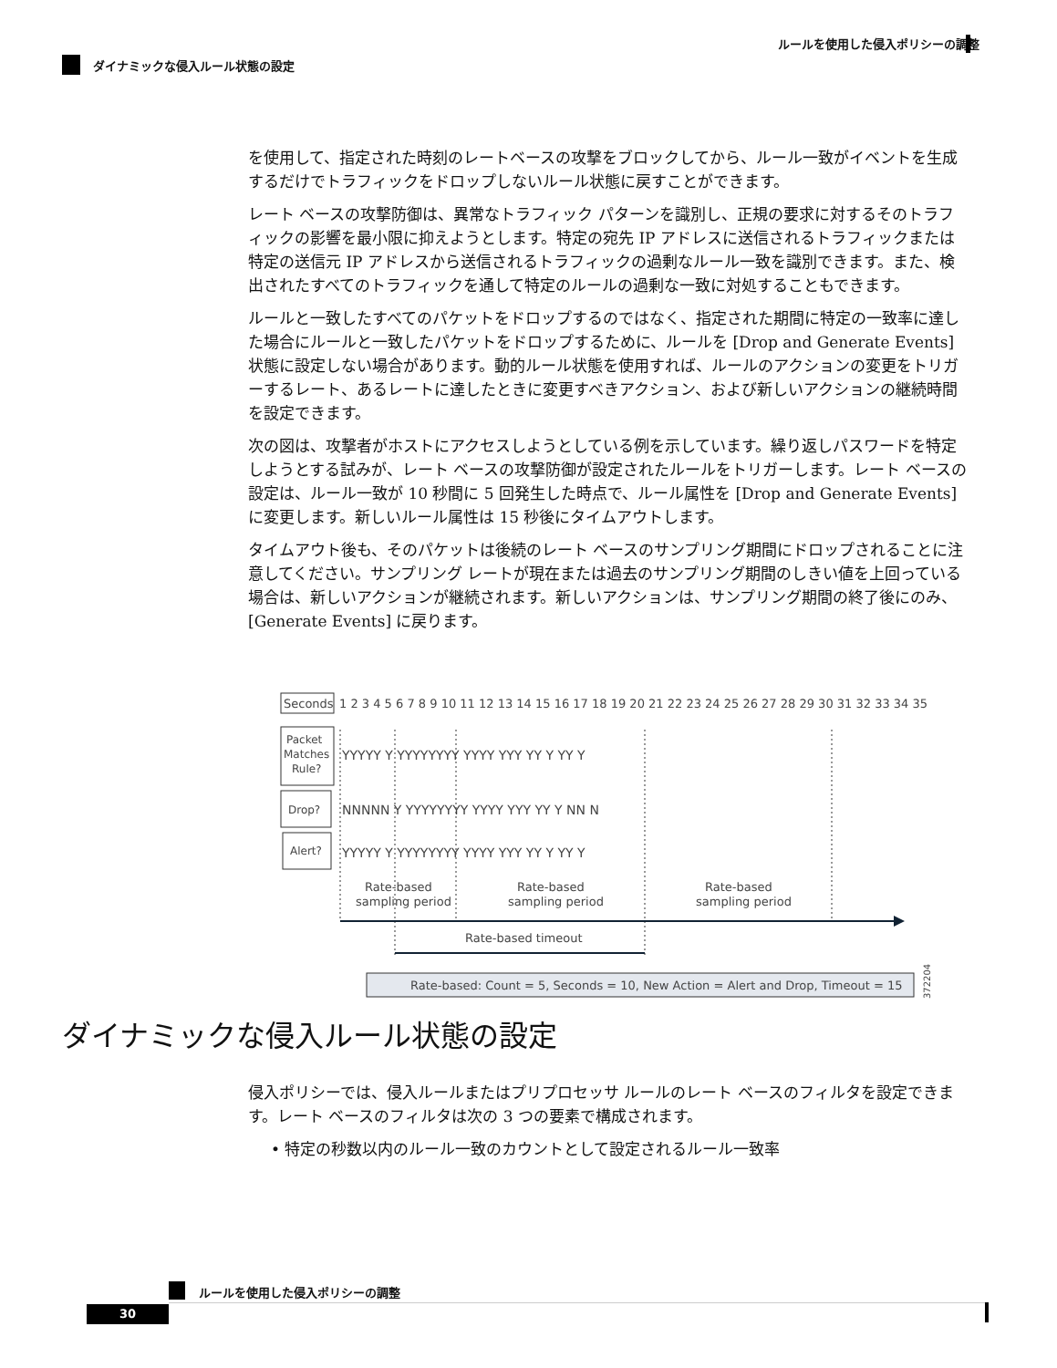ルールを使用した侵入ポリシーの調整
ダイナミックな侵入ルール状態の設定
を使用して、指定された時刻のレートベースの攻撃をブロックしてから、ルール一致がイベントを生成するだけでトラフィックをドロップしないルール状態に戻すことができます。
レート ベースの攻撃防御は、異常なトラフィック パターンを識別し、正規の要求に対するそのトラフィックの影響を最小限に抑えようとします。特定の宛先 IP アドレスに送信されるトラフィックまたは特定の送信元 IP アドレスから送信されるトラフィックの過剰なルール一致を識別できます。また、検出されたすべてのトラフィックを通して特定のルールの過剰な一致に対処することもできます。
ルールと一致したすべてのパケットをドロップするのではなく、指定された期間に特定の一致率に達した場合にルールと一致したパケットをドロップするために、ルールを [Drop and Generate Events] 状態に設定しない場合があります。動的ルール状態を使用すれば、ルールのアクションの変更をトリガーするレート、あるレートに達したときに変更すべきアクション、および新しいアクションの継続時間を設定できます。
次の図は、攻撃者がホストにアクセスしようとしている例を示しています。繰り返しパスワードを特定しようとする試みが、レート ベースの攻撃防御が設定されたルールをトリガーします。レート ベースの設定は、ルール一致が 10 秒間に 5 回発生した時点で、ルール属性を [Drop and Generate Events] に変更します。新しいルール属性は 15 秒後にタイムアウトします。
タイムアウト後も、そのパケットは後続のレート ベースのサンプリング期間にドロップされることに注意してください。サンプリング レートが現在または過去のサンプリング期間のしきい値を上回っている場合は、新しいアクションが継続されます。新しいアクションは、サンプリング期間の終了後にのみ、[Generate Events] に戻ります。
Seconds
1 2 3 4 5 6 7 8 9 10 11 12 13 14 15 16 17 18 19 20 21 22 23 24 25 26 27 28 29 30 31 32 33 34 35
Packet
Matches
Rule?
Drop?
Alert?
YYYYY Y YYYYYYYY YYYY YYY YY Y YY Y
NNNNN Y YYYYYYYY YYYY YYY YY Y NN N
YYYYY Y YYYYYYYY YYYY YYY YY Y YY Y
Rate-based
sampling period
Rate-based
sampling period
Rate-based
sampling period
Rate-based timeout
Rate-based: Count = 5, Seconds = 10, New Action = Alert and Drop, Timeout = 15
372204
ダイナミックな侵入ルール状態の設定
侵入ポリシーでは、侵入ルールまたはプリプロセッサ ルールのレート ベースのフィルタを設定できます。レート ベースのフィルタは次の 3 つの要素で構成されます。
• 特定の秒数以内のルール一致のカウントとして設定されるルール一致率
ルールを使用した侵入ポリシーの調整
30